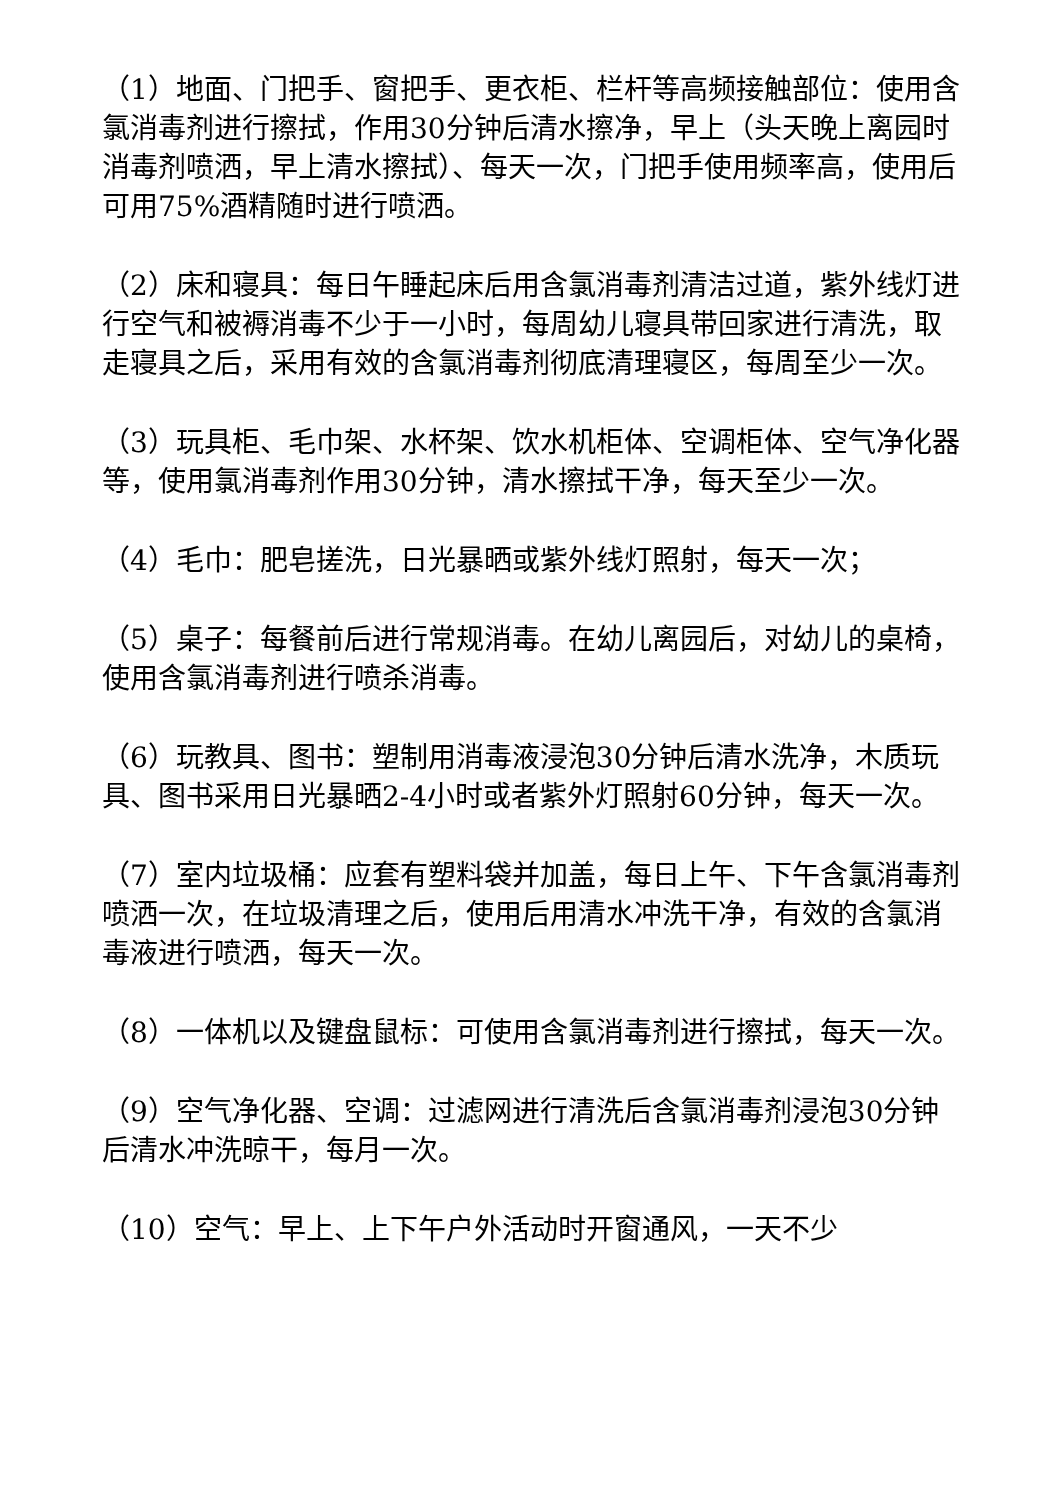（1）地面、门把手、窗把手、更衣柜、栏杆等高频接触部位：使用含氯消毒剂进行擦拭，作用30分钟后清水擦净，早上（头天晚上离园时消毒剂喷洒，早上清水擦拭）、每天一次，门把手使用频率高，使用后可用75%酒精随时进行喷洒。
（2）床和寝具：每日午睡起床后用含氯消毒剂清洁过道，紫外线灯进行空气和被褥消毒不少于一小时，每周幼儿寝具带回家进行清洗，取走寝具之后，采用有效的含氯消毒剂彻底清理寝区，每周至少一次。
（3）玩具柜、毛巾架、水杯架、饮水机柜体、空调柜体、空气净化器等，使用氯消毒剂作用30分钟，清水擦拭干净，每天至少一次。
（4）毛巾：肥皂搓洗，日光暴晒或紫外线灯照射，每天一次；
（5）桌子：每餐前后进行常规消毒。在幼儿离园后，对幼儿的桌椅，使用含氯消毒剂进行喷杀消毒。
（6）玩教具、图书：塑制用消毒液浸泡30分钟后清水洗净，木质玩具、图书采用日光暴晒2-4小时或者紫外灯照射60分钟，每天一次。
（7）室内垃圾桶：应套有塑料袋并加盖，每日上午、下午含氯消毒剂喷洒一次，在垃圾清理之后，使用后用清水冲洗干净，有效的含氯消毒液进行喷洒，每天一次。
（8）一体机以及键盘鼠标：可使用含氯消毒剂进行擦拭，每天一次。
（9）空气净化器、空调：过滤网进行清洗后含氯消毒剂浸泡30分钟后清水冲洗晾干，每月一次。
（10）空气：早上、上下午户外活动时开窗通风，一天不少